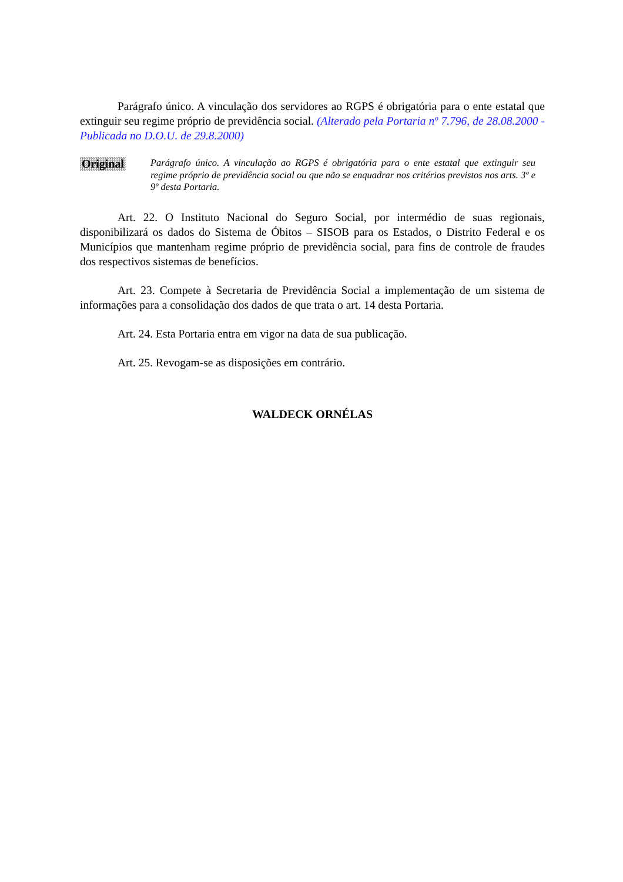Parágrafo único. A vinculação dos servidores ao RGPS é obrigatória para o ente estatal que extinguir seu regime próprio de previdência social. (Alterado pela Portaria nº 7.796, de 28.08.2000 - Publicada no D.O.U. de 29.8.2000)
Original
Parágrafo único. A vinculação ao RGPS é obrigatória para o ente estatal que extinguir seu regime próprio de previdência social ou que não se enquadrar nos critérios previstos nos arts. 3º e 9º desta Portaria.
Art. 22. O Instituto Nacional do Seguro Social, por intermédio de suas regionais, disponibilizará os dados do Sistema de Óbitos – SISOB para os Estados, o Distrito Federal e os Municípios que mantenham regime próprio de previdência social, para fins de controle de fraudes dos respectivos sistemas de benefícios.
Art. 23. Compete à Secretaria de Previdência Social a implementação de um sistema de informações para a consolidação dos dados de que trata o art. 14 desta Portaria.
Art. 24. Esta Portaria entra em vigor na data de sua publicação.
Art. 25. Revogam-se as disposições em contrário.
WALDECK ORNÉLAS